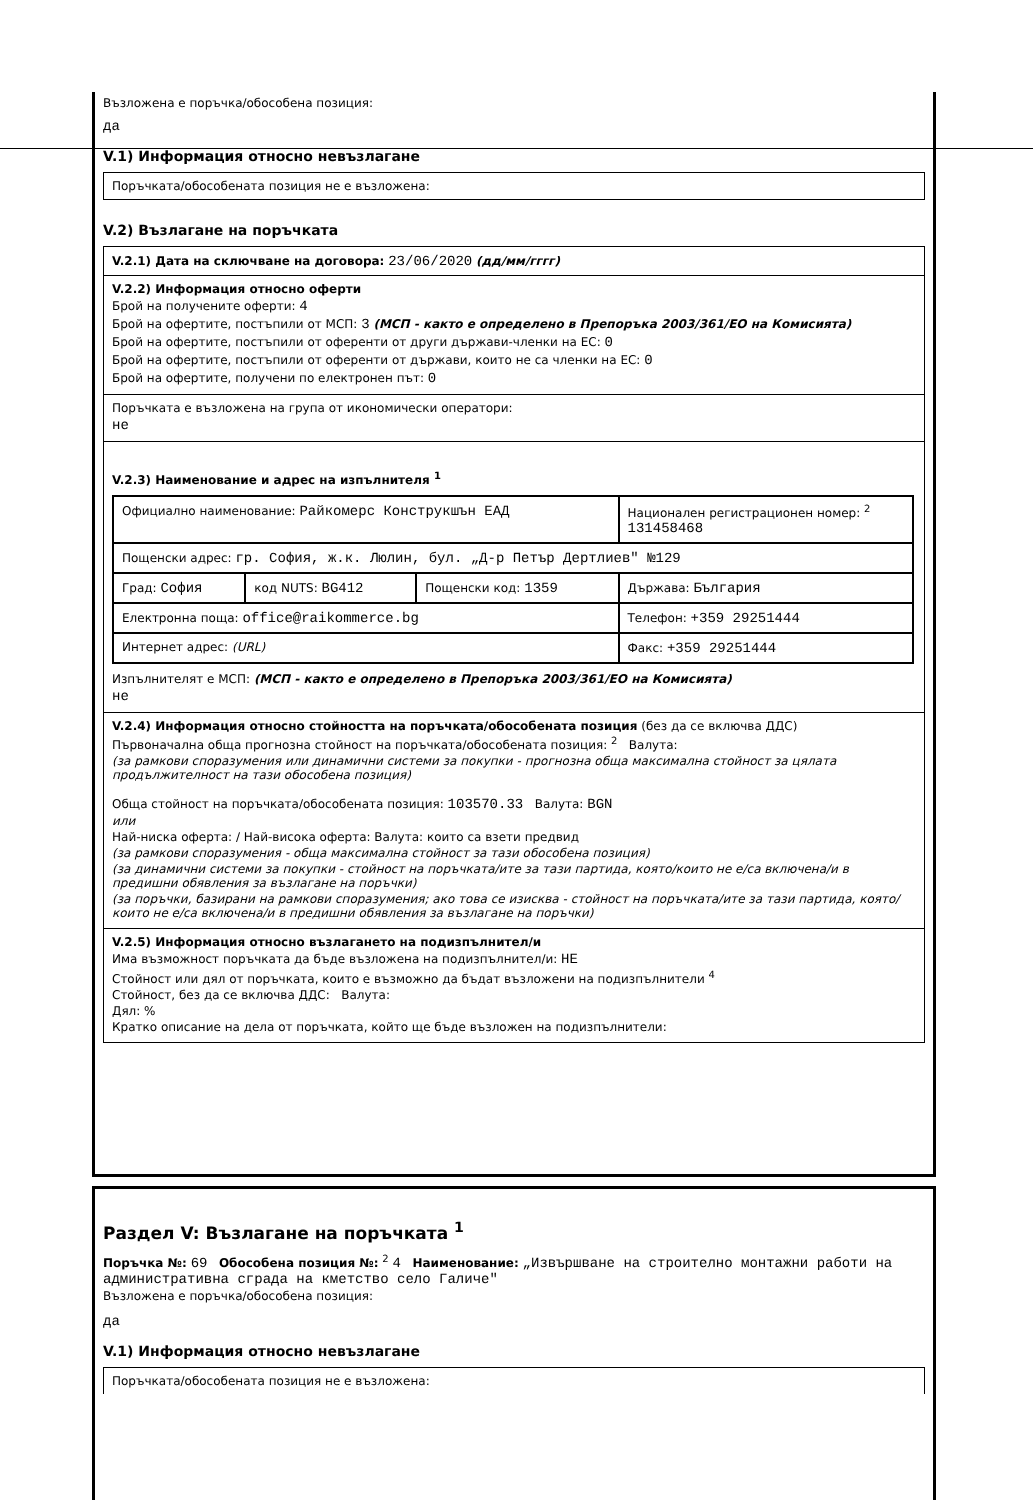Възложена е поръчка/обособена позиция:
да
V.1) Информация относно невъзлагане
Поръчката/обособената позиция не е възложена:
V.2) Възлагане на поръчката
V.2.1) Дата на сключване на договора: 23/06/2020 (дд/мм/гггг)
V.2.2) Информация относно оферти
Брой на получените оферти: 4
Брой на офертите, постъпили от МСП: 3 (МСП - както е определено в Препоръка 2003/361/ЕО на Комисията)
Брой на офертите, постъпили от оференти от други държави-членки на ЕС: 0
Брой на офертите, постъпили от оференти от държави, които не са членки на ЕС: 0
Брой на офертите, получени по електронен път: 0
Поръчката е възложена на група от икономически оператори:
не
V.2.3) Наименование и адрес на изпълнителя <sup>1</sup>
| Официално наименование: Райкомерс Конструкшън ЕАД | | | Национален регистрационен номер: <sup>2</sup> 131458468 |
| Пощенски адрес: гр. София, ж.к. Люлин, бул. „Д-р Петър Дертлиев" №129 | | | |
| Град: София | код NUTS: BG412 | Пощенски код: 1359 | Държава: България |
| Електронна поща: office@raikommerce.bg | | | Телефон: +359 29251444 |
| Интернет адрес: (URL) | | | Факс: +359 29251444 |
Изпълнителят е МСП: (МСП - както е определено в Препоръка 2003/361/ЕО на Комисията)
не
V.2.4) Информация относно стойността на поръчката/обособената позиция (без да се включва ДДС)
Първоначална обща прогнозна стойност на поръчката/обособената позиция: <sup>2</sup> Валута:
(за рамкови споразумения или динамични системи за покупки - прогнозна обща максимална стойност за цялата продължителност на тази обособена позиция)
Обща стойност на поръчката/обособената позиция: 103570.33 Валута: BGN
или
Най-ниска оферта: / Най-висока оферта: Валута: които са взети предвид
(за рамкови споразумения - обща максимална стойност за тази обособена позиция)
(за динамични системи за покупки - стойност на поръчката/ите за тази партида, която/които не е/са включена/и в предишни обявления за възлагане на поръчки)
(за поръчки, базирани на рамкови споразумения; ако това се изисква - стойност на поръчката/ите за тази партида, която/които не е/са включена/и в предишни обявления за възлагане на поръчки)
V.2.5) Информация относно възлагането на подизпълнител/и
Има възможност поръчката да бъде възложена на подизпълнител/и: НЕ
Стойност или дял от поръчката, които е възможно да бъдат възложени на подизпълнители <sup>4</sup>
Стойност, без да се включва ДДС: Валута:
Дял: %
Кратко описание на дела от поръчката, който ще бъде възложен на подизпълнители:
Раздел V: Възлагане на поръчката <sup>1</sup>
Поръчка №: 69 Обособена позиция №: <sup>2</sup> 4 Наименование: „Извършване на строително монтажни работи на административна сграда на кметство село Галиче"
Възложена е поръчка/обособена позиция:
да
V.1) Информация относно невъзлагане
Поръчката/обособената позиция не е възложена: